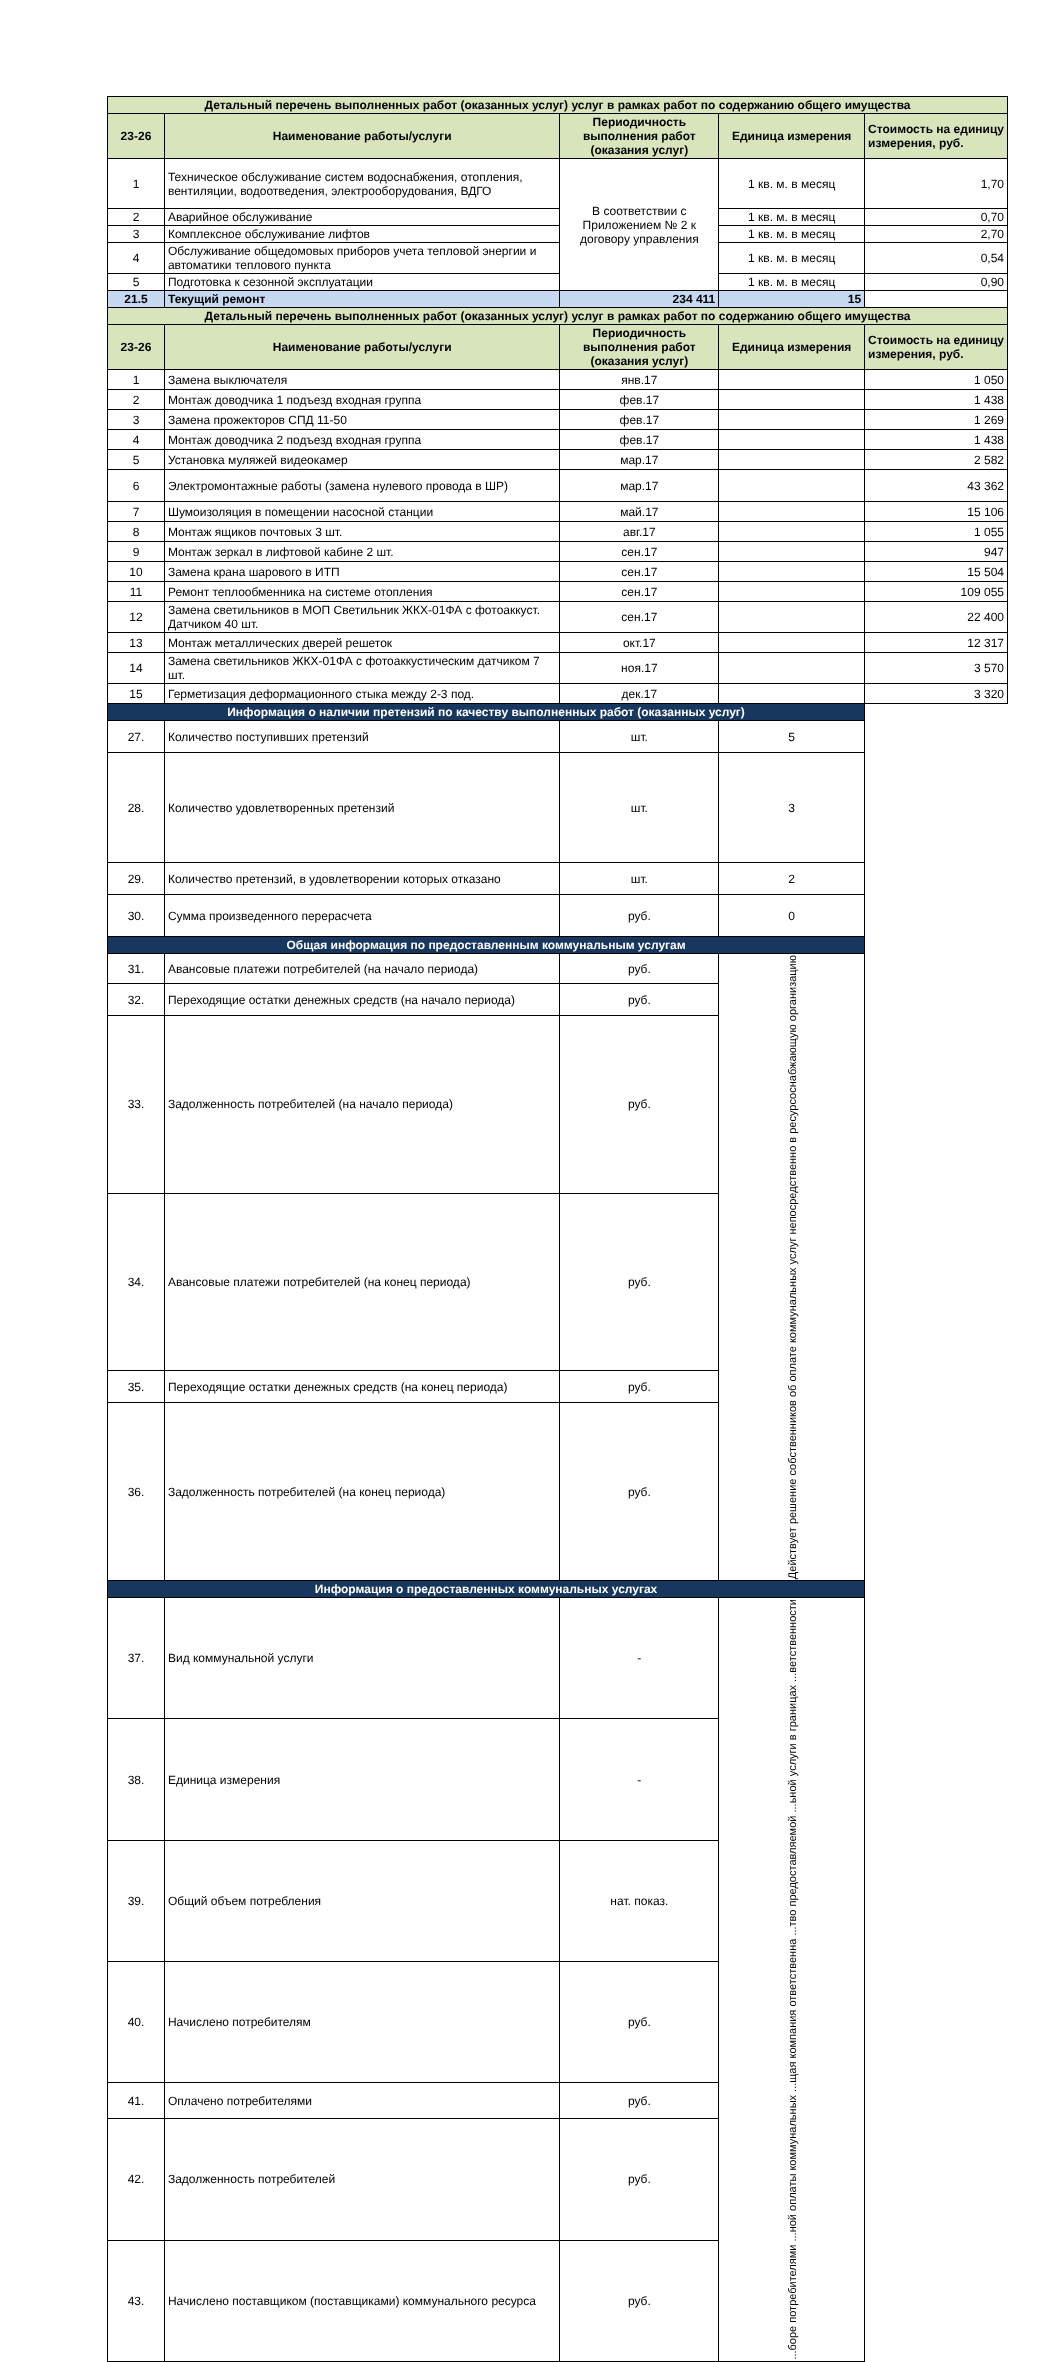| Детальный перечень выполненных работ (оказанных услуг) услуг в рамках работ по содержанию общего имущества | | | | |
| 23-26 | Наименование работы/услуги | Периодичность выполнения работ (оказания услуг) | Единица измерения | Стоимость на единицу измерения, руб. |
| 1 | Техническое обслуживание систем водоснабжения, отопления, вентиляции, водоотведения, электрооборудования, ВДГО | В соответствии с Приложением № 2 к договору управления | 1 кв. м. в месяц | 1,70 |
| 2 | Аварийное обслуживание | | 1 кв. м. в месяц | 0,70 |
| 3 | Комплексное обслуживание лифтов | | 1 кв. м. в месяц | 2,70 |
| 4 | Обслуживание общедомовых приборов учета тепловой энергии и автоматики теплового пункта | | 1 кв. м. в месяц | 0,54 |
| 5 | Подготовка к сезонной эксплуатации | | 1 кв. м. в месяц | 0,90 |
| 21.5 | Текущий ремонт | 234 411 | 15 | |
| Детальный перечень выполненных работ (оказанных услуг) услуг в рамках работ по содержанию общего имущества | | | | |
| 23-26 | Наименование работы/услуги | Периодичность выполнения работ (оказания услуг) | Единица измерения | Стоимость на единицу измерения, руб. |
| 1 | Замена выключателя | янв.17 | | 1 050 |
| 2 | Монтаж доводчика 1 подъезд входная группа | фев.17 | | 1 438 |
| 3 | Замена прожекторов СПД 11-50 | фев.17 | | 1 269 |
| 4 | Монтаж доводчика 2 подъезд входная группа | фев.17 | | 1 438 |
| 5 | Установка муляжей видеокамер | мар.17 | | 2 582 |
| 6 | Электромонтажные работы (замена нулевого провода в ШР) | мар.17 | | 43 362 |
| 7 | Шумоизоляция в помещении насосной станции | май.17 | | 15 106 |
| 8 | Монтаж ящиков почтовых 3 шт. | авг.17 | | 1 055 |
| 9 | Монтаж зеркал в лифтовой кабине 2 шт. | сен.17 | | 947 |
| 10 | Замена крана шарового в ИТП | сен.17 | | 15 504 |
| 11 | Ремонт теплообменника на системе отопления | сен.17 | | 109 055 |
| 12 | Замена светильников в МОП Светильник ЖКХ-01ФА с фотоаккуст. Датчиком 40 шт. | сен.17 | | 22 400 |
| 13 | Монтаж металлических дверей решеток | окт.17 | | 12 317 |
| 14 | Замена светильников ЖКХ-01ФА с фотоаккустическим датчиком 7 шт. | ноя.17 | | 3 570 |
| 15 | Герметизация деформационного стыка между 2-3 под. | дек.17 | | 3 320 |
| Информация о наличии претензий по качеству выполненных работ (оказанных услуг) | | | | |
| 27. | Количество поступивших претензий | шт. | 5 | |
| 28. | Количество удовлетворенных претензий | шт. | 3 | |
| 29. | Количество претензий, в удовлетворении которых отказано | шт. | 2 | |
| 30. | Сумма произведенного перерасчета | руб. | 0 | |
| Общая информация по предоставленным коммунальным услугам | | | | |
| 31. | Авансовые платежи потребителей (на начало периода) | руб. | Действует решение собственников об оплате коммунальных услуг непосредственно в ресурсоснабжающую организацию | |
| 32. | Переходящие остатки денежных средств (на начало периода) | руб. | | |
| 33. | Задолженность потребителей (на начало периода) | руб. | | |
| 34. | Авансовые платежи потребителей (на конец периода) | руб. | | |
| 35. | Переходящие остатки денежных средств (на конец периода) | руб. | | |
| 36. | Задолженность потребителей (на конец периода) | руб. | | |
| Информация о предоставленных коммунальных услугах | | | | |
| 37. | Вид коммунальной услуги | - | ...боре потребителями ...ной оплаты коммунальных ...щая компания ответственна ...тво предоставляемой ...ьной услуги в границах ...ветственности | |
| 38. | Единица измерения | - | | |
| 39. | Общий объем потребления | нат. показ. | | |
| 40. | Начислено потребителям | руб. | | |
| 41. | Оплачено потребителями | руб. | | |
| 42. | Задолженность потребителей | руб. | | |
| 43. | Начислено поставщиком (поставщиками) коммунального ресурса | руб. | | |